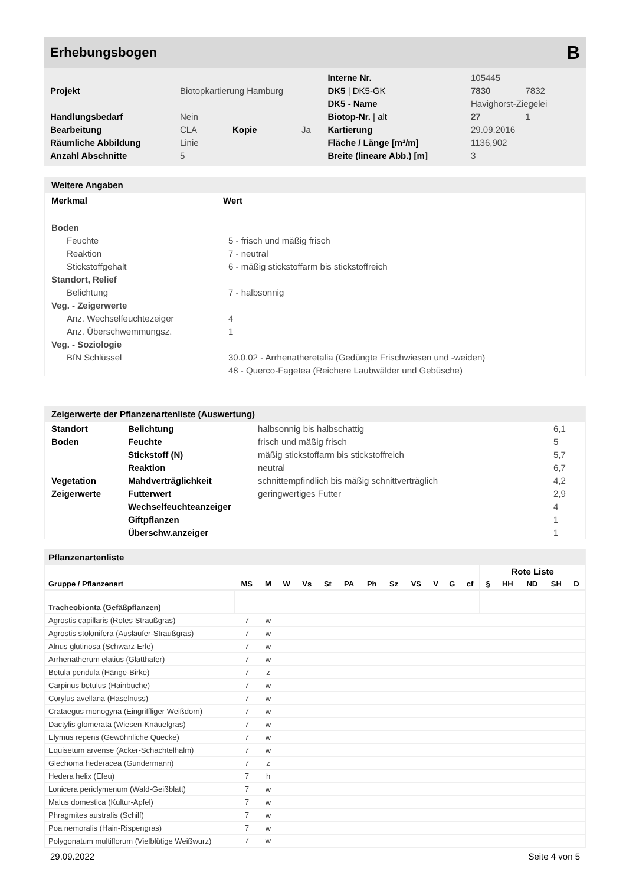Erhebungsbogen B
| | | | | Interne Nr. | 105445 | |
| Projekt | Biotopkartierung Hamburg | | | DK5 / DK5-GK | 7830 | 7832 |
| | | | | DK5 - Name | Havighorst-Ziegelei | |
| Handlungsbedarf | Nein | | | Biotop-Nr. / alt | 27 | 1 |
| Bearbeitung | CLA | Kopie | Ja | Kartierung | 29.09.2016 | |
| Räumliche Abbildung | Linie | | | Fläche / Länge [m²/m] | 1136,902 | |
| Anzahl Abschnitte | 5 | | | Breite (lineare Abb.) [m] | 3 | |
Weitere Angaben
| Merkmal | Wert |
| --- | --- |
| Boden | |
| Feuchte | 5 - frisch und mäßig frisch |
| Reaktion | 7 - neutral |
| Stickstoffgehalt | 6 - mäßig stickstoffarm bis stickstoffreich |
| Standort, Relief | |
| Belichtung | 7 - halbsonnig |
| Veg. - Zeigerwerte | |
| Anz. Wechselfeuchtezeiger | 4 |
| Anz. Überschwemmungsz. | 1 |
| Veg. - Soziologie | |
| BfN Schlüssel | 30.0.02 - Arrhenatheretalia (Gedüngte Frischwiesen und -weiden) |
| | 48 - Querco-Fagetea (Reichere Laubwälder und Gebüsche) |
Zeigerwerte der Pflanzenartenliste (Auswertung)
| Standort | Belichtung | halbsonnig bis halbschattig | 6,1 |
| Boden | Feuchte | frisch und mäßig frisch | 5 |
| | Stickstoff (N) | mäßig stickstoffarm bis stickstoffreich | 5,7 |
| | Reaktion | neutral | 6,7 |
| Vegetation | Mahdverträglichkeit | schnittempfindlich bis mäßig schnittverträglich | 4,2 |
| Zeigerwerte | Futterwert | geringwertiges Futter | 2,9 |
| | Wechselfeuchteanzeiger | | 4 |
| | Giftpflanzen | | 1 |
| | Überschw.anzeiger | | 1 |
Pflanzenartenliste
| | | | | | | | | | | | | | Rote Liste | | | | |
| --- | --- | --- | --- | --- | --- | --- | --- | --- | --- | --- | --- | --- | --- | --- | --- | --- | --- |
| Gruppe / Pflanzenart | MS | M | W | Vs | St | PA | Ph | Sz | VS | V | G | cf | § | HH | ND | SH | D |
| Tracheobionta (Gefäßpflanzen) | | | | | | | | | | | | | | | | | |
| Agrostis capillaris (Rotes Straußgras) | 7 | w | | | | | | | | | | | | | | | |
| Agrostis stolonifera (Ausläufer-Straußgras) | 7 | w | | | | | | | | | | | | | | | |
| Alnus glutinosa (Schwarz-Erle) | 7 | w | | | | | | | | | | | | | | | |
| Arrhenatherum elatius (Glatthafer) | 7 | w | | | | | | | | | | | | | | | |
| Betula pendula (Hänge-Birke) | 7 | z | | | | | | | | | | | | | | | |
| Carpinus betulus (Hainbuche) | 7 | w | | | | | | | | | | | | | | | |
| Corylus avellana (Haselnuss) | 7 | w | | | | | | | | | | | | | | | |
| Crataegus monogyna (Eingriffliger Weißdorn) | 7 | w | | | | | | | | | | | | | | | |
| Dactylis glomerata (Wiesen-Knäuelgras) | 7 | w | | | | | | | | | | | | | | | |
| Elymus repens (Gewöhnliche Quecke) | 7 | w | | | | | | | | | | | | | | | |
| Equisetum arvense (Acker-Schachtelhalm) | 7 | w | | | | | | | | | | | | | | | |
| Glechoma hederacea (Gundermann) | 7 | z | | | | | | | | | | | | | | | |
| Hedera helix (Efeu) | 7 | h | | | | | | | | | | | | | | | |
| Lonicera periclymenum (Wald-Geißblatt) | 7 | w | | | | | | | | | | | | | | | |
| Malus domestica (Kultur-Apfel) | 7 | w | | | | | | | | | | | | | | | |
| Phragmites australis (Schilf) | 7 | w | | | | | | | | | | | | | | | |
| Poa nemoralis (Hain-Rispengras) | 7 | w | | | | | | | | | | | | | | | |
| Polygonatum multiflorum (Vielblütige Weißwurz) | 7 | w | | | | | | | | | | | | | | | |
29.09.2022 Seite 4 von 5